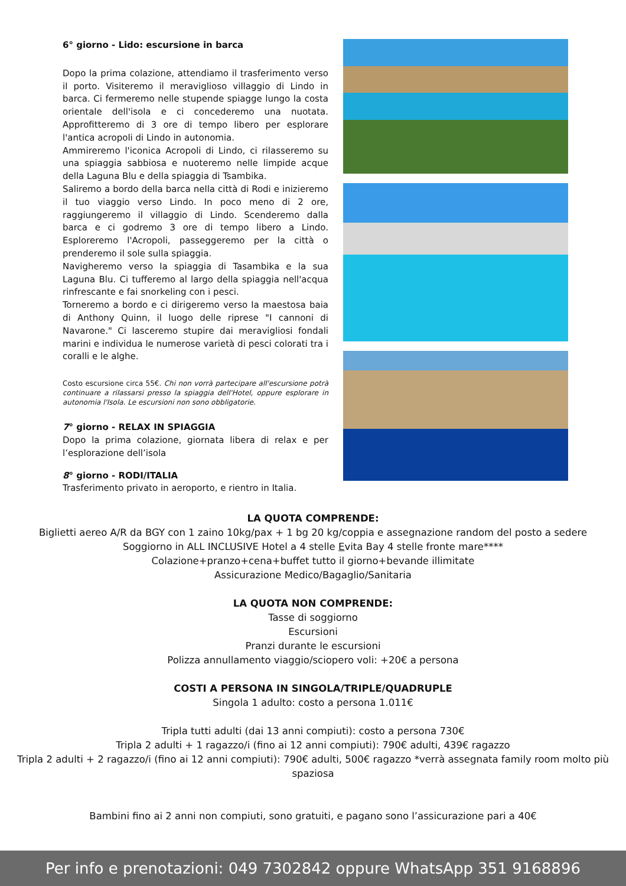6° giorno - Lido: escursione in barca
Dopo la prima colazione, attendiamo il trasferimento verso il porto. Visiteremo il meraviglioso villaggio di Lindo in barca. Ci fermeremo nelle stupende spiagge lungo la costa orientale dell'isola e ci concederemo una nuotata. Approfitteremo di 3 ore di tempo libero per esplorare l'antica acropoli di Lindo in autonomia.
Ammireremo l'iconica Acropoli di Lindo, ci rilasseremo su una spiaggia sabbiosa e nuoteremo nelle limpide acque della Laguna Blu e della spiaggia di Tsambika.
Saliremo a bordo della barca nella città di Rodi e inizieremo il tuo viaggio verso Lindo. In poco meno di 2 ore, raggiungeremo il villaggio di Lindo. Scenderemo dalla barca e ci godremo 3 ore di tempo libero a Lindo. Esploreremo l'Acropoli, passeggeremo per la città o prenderemo il sole sulla spiaggia.
Navigheremo verso la spiaggia di Tasambika e la sua Laguna Blu. Ci tufferemo al largo della spiaggia nell'acqua rinfrescante e fai snorkeling con i pesci.
Torneremo a bordo e ci dirigeremo verso la maestosa baia di Anthony Quinn, il luogo delle riprese "I cannoni di Navarone." Ci lasceremo stupire dai meravigliosi fondali marini e individua le numerose varietà di pesci colorati tra i coralli e le alghe.
Costo escursione circa 55€. Chi non vorrà partecipare all'escursione potrà continuare a rilassarsi presso la spiaggia dell'Hotel, oppure esplorare in autonomia l'Isola. Le escursioni non sono obbligatorie.
7° giorno - RELAX IN SPIAGGIA
Dopo la prima colazione, giornata libera di relax e per l’esplorazione dell’isola
8° giorno - RODI/ITALIA
Trasferimento privato in aeroporto, e rientro in Italia.
LA QUOTA COMPRENDE:
Biglietti aereo A/R da BGY con 1 zaino 10kg/pax + 1 bg 20 kg/coppia e assegnazione random del posto a sedere
Soggiorno in ALL INCLUSIVE Hotel a 4 stelle Evita Bay 4 stelle fronte mare****
Colazione+pranzo+cena+buffet tutto il giorno+bevande illimitate
Assicurazione Medico/Bagaglio/Sanitaria
LA QUOTA NON COMPRENDE:
Tasse di soggiorno
Escursioni
Pranzi durante le escursioni
Polizza annullamento viaggio/sciopero voli: +20€ a persona
COSTI A PERSONA IN SINGOLA/TRIPLE/QUADRUPLE
Singola 1 adulto: costo a persona 1.011€
Tripla tutti adulti (dai 13 anni compiuti): costo a persona 730€
Tripla 2 adulti + 1 ragazzo/i (fino ai 12 anni compiuti): 790€ adulti, 439€ ragazzo
Tripla 2 adulti + 2 ragazzo/i (fino ai 12 anni compiuti): 790€ adulti, 500€ ragazzo *verrà assegnata family room molto più spaziosa
Bambini fino ai 2 anni non compiuti, sono gratuiti, e pagano sono l’assicurazione pari a 40€
Per info e prenotazioni: 049 7302842 oppure WhatsApp 351 9168896